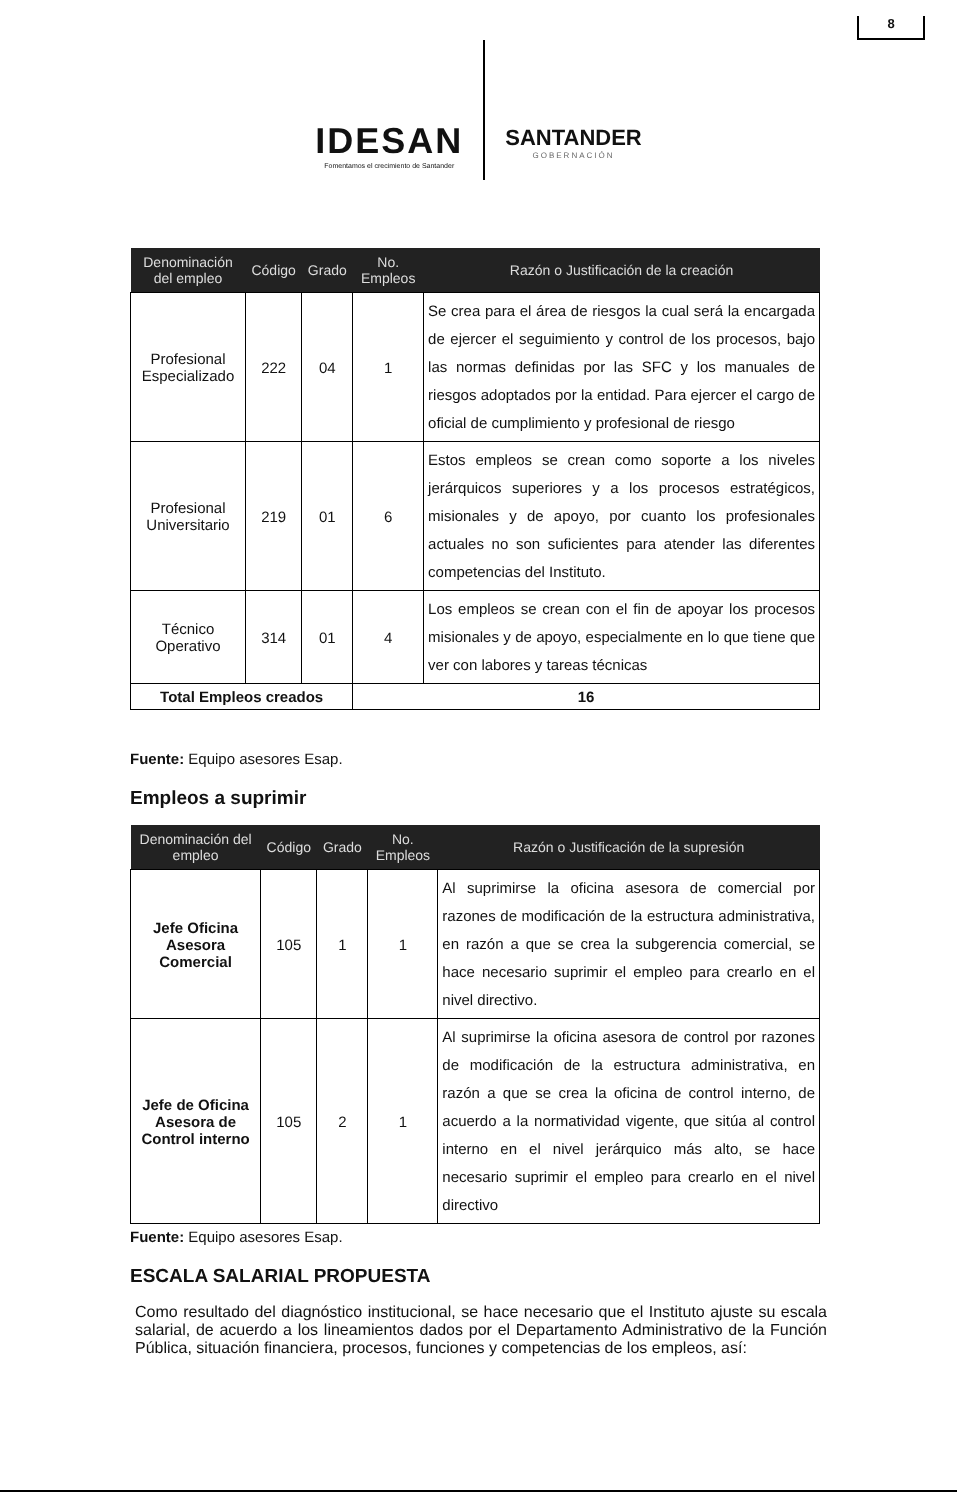8
IDESAN
Fomentamos el crecimiento de Santander
SANTANDER
GOBERNACIÓN
| Denominación del empleo | Código | Grado | No. Empleos | Razón o Justificación de la creación |
| --- | --- | --- | --- | --- |
| Profesional Especializado | 222 | 04 | 1 | Se crea para el área de riesgos la cual será la encargada de ejercer el seguimiento y control de los procesos, bajo las normas definidas por las SFC y los manuales de riesgos adoptados por la entidad. Para ejercer el cargo de oficial de cumplimiento y profesional de riesgo |
| Profesional Universitario | 219 | 01 | 6 | Estos empleos se crean como soporte a los niveles jerárquicos superiores y a los procesos estratégicos, misionales y de apoyo, por cuanto los profesionales actuales no son suficientes para atender las diferentes competencias del Instituto. |
| Técnico Operativo | 314 | 01 | 4 | Los empleos se crean con el fin de apoyar los procesos misionales y de apoyo, especialmente en lo que tiene que ver con labores y tareas técnicas |
| Total Empleos creados | | | 16 | |
Fuente: Equipo asesores Esap.
Empleos a suprimir
| Denominación del empleo | Código | Grado | No. Empleos | Razón o Justificación de la supresión |
| --- | --- | --- | --- | --- |
| Jefe Oficina Asesora Comercial | 105 | 1 | 1 | Al suprimirse la oficina asesora de comercial por razones de modificación de la estructura administrativa, en razón a que se crea la subgerencia comercial, se hace necesario suprimir el empleo para crearlo en el nivel directivo. |
| Jefe de Oficina Asesora de Control interno | 105 | 2 | 1 | Al suprimirse la oficina asesora de control por razones de modificación de la estructura administrativa, en razón a que se crea la oficina de control interno, de acuerdo a la normatividad vigente, que sitúa al control interno en el nivel jerárquico más alto, se hace necesario suprimir el empleo para crearlo en el nivel directivo |
Fuente: Equipo asesores Esap.
ESCALA SALARIAL PROPUESTA
Como resultado del diagnóstico institucional, se hace necesario que el Instituto ajuste su escala salarial, de acuerdo a los lineamientos dados por el Departamento Administrativo de la Función Pública, situación financiera, procesos, funciones y competencias de los empleos, así: